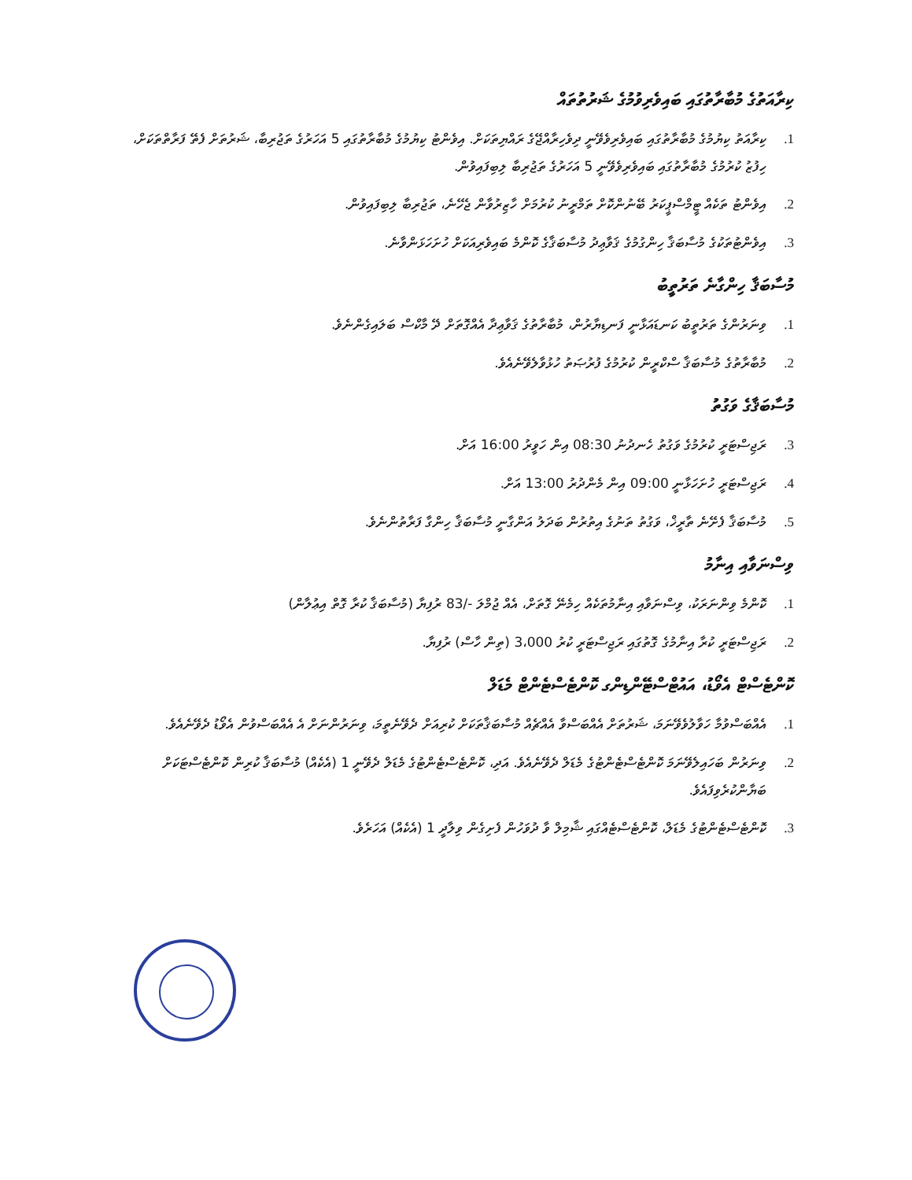ކިރާއަތުގެ މުބާރާތުގައި ބައިވެރިވުމުގެ ޝަރުތުތައް
1. ކިރާއަތު ކިޔުމުގެ މުބާރާތުގައި ބައިވެރިވެވޭނީ ދިވެހިރާއްޖޭގެ ރައްޔިތަކަށް. އިވެންޓު ކިޔުމުގެ މުބާރާތުގައި 5 އަހަރުގެ ތަޖުރިބާ، ޝަރުތަށް ފެތޭ ފަރާތްތަކަށް، ހިފުޒު ކުރުމުގެ މުބާރާތުގައި ބައިވެރިވެވޭނީ 5 އަހަރުގެ ތަޖުރިބާ ލިބިފައިވުން.
2. އިވެންޓު ތަކެއް ޓީމްސްޕީކަރު ބޭނުންކޮށް ތަމްރީނު ކުރުމަށް ހާޒިރުވާން ޖެހޭނެ، ތަޖުރިބާ ލިބިފައިވުން.
3. އިވެންޓުތަކުގެ މުސާބަޤާ ހިންގުމުގެ ޤަވާޢިދު މުސާބަޤާގެ ކޮންމެ ބައިވެރިއަކަށް ހުށަހަޅަންވާނެ.
މުސާބަޤާ ހިންގާނެ ތަރުތީބު
1. ވިނަރުންގެ ތަރުތީބު ކަނޑައަޅާނީ ފަނޑިޔާރުން، މުބާރާތުގެ ޤަވާޢިދާ އެއްގޮތަށް ދޭ މާކްސް ބަލައިގެންނެވެ.
2. މުބާރާތުގެ މުސާބަޤާ ސްކްރީން ކުރުމުގެ ފުރުޞަތު ހުޅުވާލެވޭނެއެވެ.
މުސާބަޤާގެ ވަގުތު
3. ރަޖިސްޓަރީ ކުރުމުގެ ވަގުތު ހެނދުނު 08:30 އިން ހަވީރު 16:00 އަށް.
4. ރަޖިސްޓަރީ ހުށަހަޅާނީ 09:00 އިން މެންދުރު 13:00 އަށް.
5. މުސާބަޤާ ފެށޭނެ ތާރީޚް، ވަގުތު ތަނުގެ އިތުރުން ބަދަލު އަންގާނީ މުސާބަޤާ ހިންގާ ފަރާތުންނެވެ.
ވިސްނަވާއި އިނާމު
1. ކޮންމެ ވިންނަރަކު، ވިސްނަވާއި އިނާމުތަކެއް ހިމެނޭ ގޮތަށް، އެއް ޖުމްލަ -/83 ރުފިޔާ (މުސާބަޤާ ކުރާ ގޮތް އިޢުލާން)
2. ރަޖިސްޓަރީ ކުރާ އިނާމުގެ ގޮތުގައި ރަޖިސްޓަރީ ކުރު 3،000 (ތިން ހާސް) ރުފިޔާ.
ކޮންޓެސްޓް އެވޯޑު، އައުޓްސްޓޭންޑިންގ ކޮންޓެސްޓެންޓް މެޑަލް
1. އެއްބަސްވުމާ ހަވާލުވެވޭނަމަ، ޝަރުތަށް އެއްބަސްވާ އެއްޗެއް މުސާބަޤާތަކަށް ކުރިއަށް ދެވޭނެތީމަ، ވިނަރުންނަށް އެ އެއްބަސްވުން އެވޯޑު ދެވޭނެއެވެ.
2. ވިނަރުން ބަހައިލެވޭނަމަ ކޮންޓެސްޓެންޓުގެ މެޑަލް ދެވޭނެއެވެ. އަދި، ކޮންޓެސްޓެންޓުގެ މެޑަލް ދެވޭނީ 1 (އެކެއް) މުސާބަޤާ ކުރިން ކޮންޓެސްޓަކަށް ބަޔާންކުރެވިފައެވެ.
3. ކޮންޓެސްޓެންޓުގެ މެޑަލް، ކޮންޓެސްޓެއްގައި ޝާމިލް ވާ ދުވަހުން ފެށިގެން ވިލާދީ 1 (އެކެއް) އަހަރެވެ.